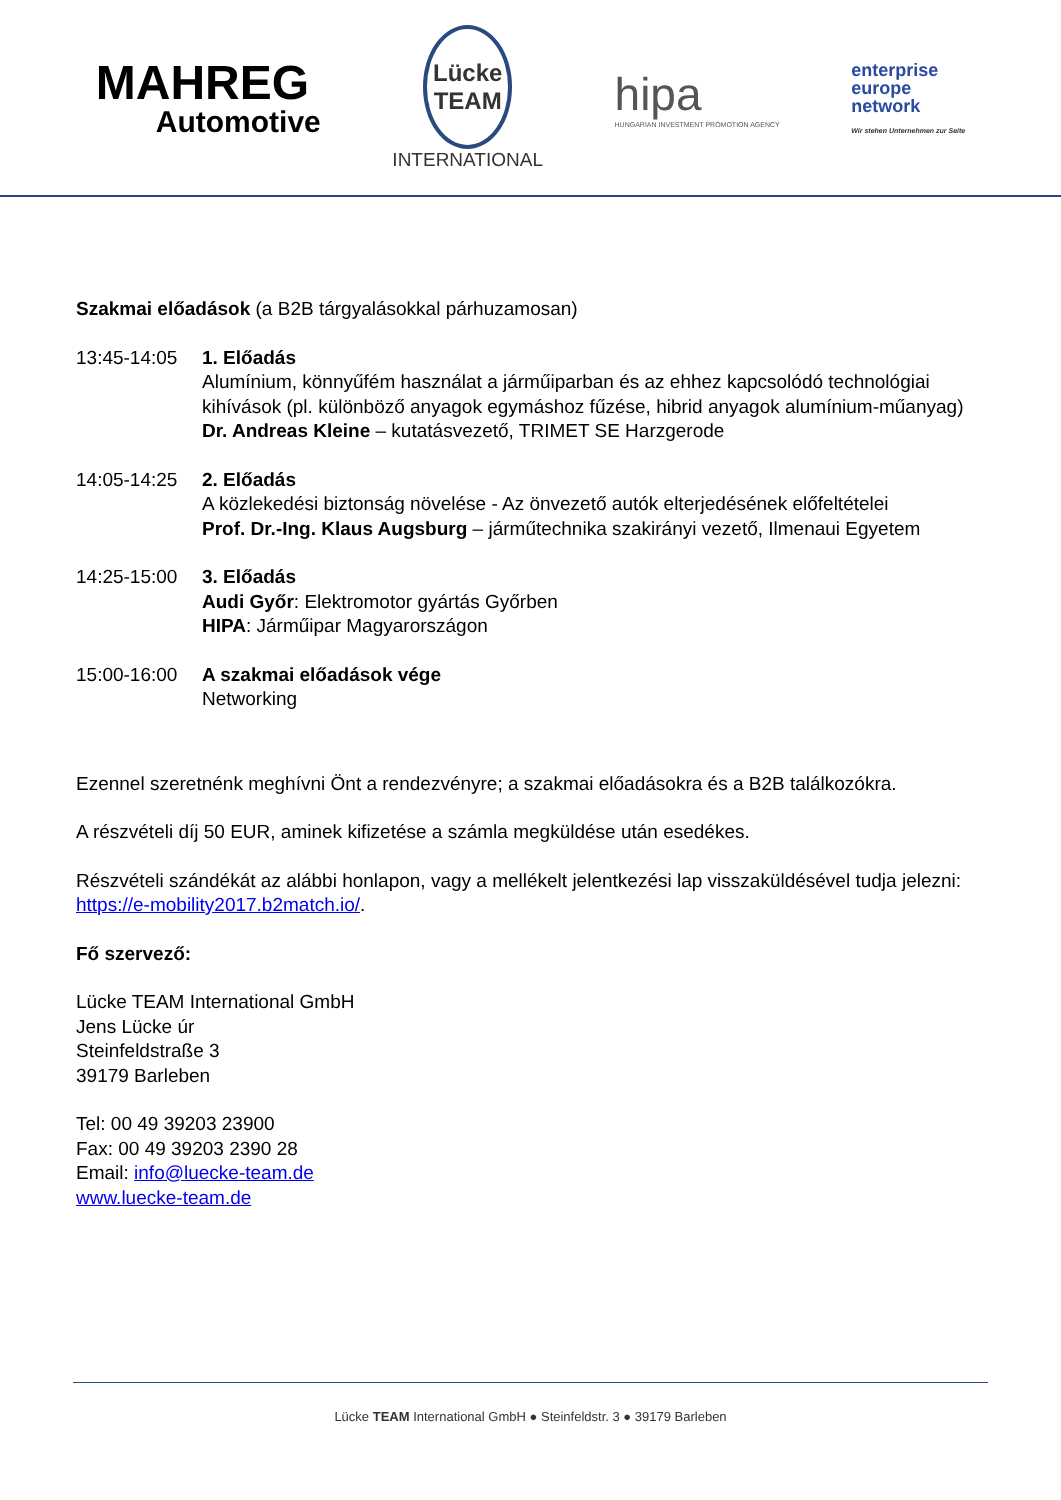MAHREG
Automotive
Lücke
TEAM
INTERNATIONAL
hipa
HUNGARIAN INVESTMENT PROMOTION AGENCY
enterprise
europe
network
Wir stehen Unternehmen zur Seite
Szakmai előadások (a B2B tárgyalásokkal párhuzamosan)
13:45-14:05 1. Előadás
Alumínium, könnyűfém használat a járműiparban és az ehhez kapcsolódó technológiai kihívások (pl. különböző anyagok egymáshoz fűzése, hibrid anyagok alumínium-műanyag)
Dr. Andreas Kleine – kutatásvezető, TRIMET SE Harzgerode
14:05-14:25 2. Előadás
A közlekedési biztonság növelése - Az önvezető autók elterjedésének előfeltételei
Prof. Dr.-Ing. Klaus Augsburg – járműtechnika szakirányi vezető, Ilmenaui Egyetem
14:25-15:00 3. Előadás
Audi Győr: Elektromotor gyártás Győrben
HIPA: Járműipar Magyarországon
15:00-16:00 A szakmai előadások vége
Networking
Ezennel szeretnénk meghívni Önt a rendezvényre; a szakmai előadásokra és a B2B találkozókra.
A részvételi díj 50 EUR, aminek kifizetése a számla megküldése után esedékes.
Részvételi szándékát az alábbi honlapon, vagy a mellékelt jelentkezési lap visszaküldésével tudja jelezni:
https://e-mobility2017.b2match.io/.
Fő szervező:
Lücke TEAM International GmbH
Jens Lücke úr
Steinfeldstraße 3
39179 Barleben
Tel: 00 49 39203 23900
Fax: 00 49 39203 2390 28
Email: info@luecke-team.de
www.luecke-team.de
Lücke TEAM International GmbH ● Steinfeldstr. 3 ● 39179 Barleben